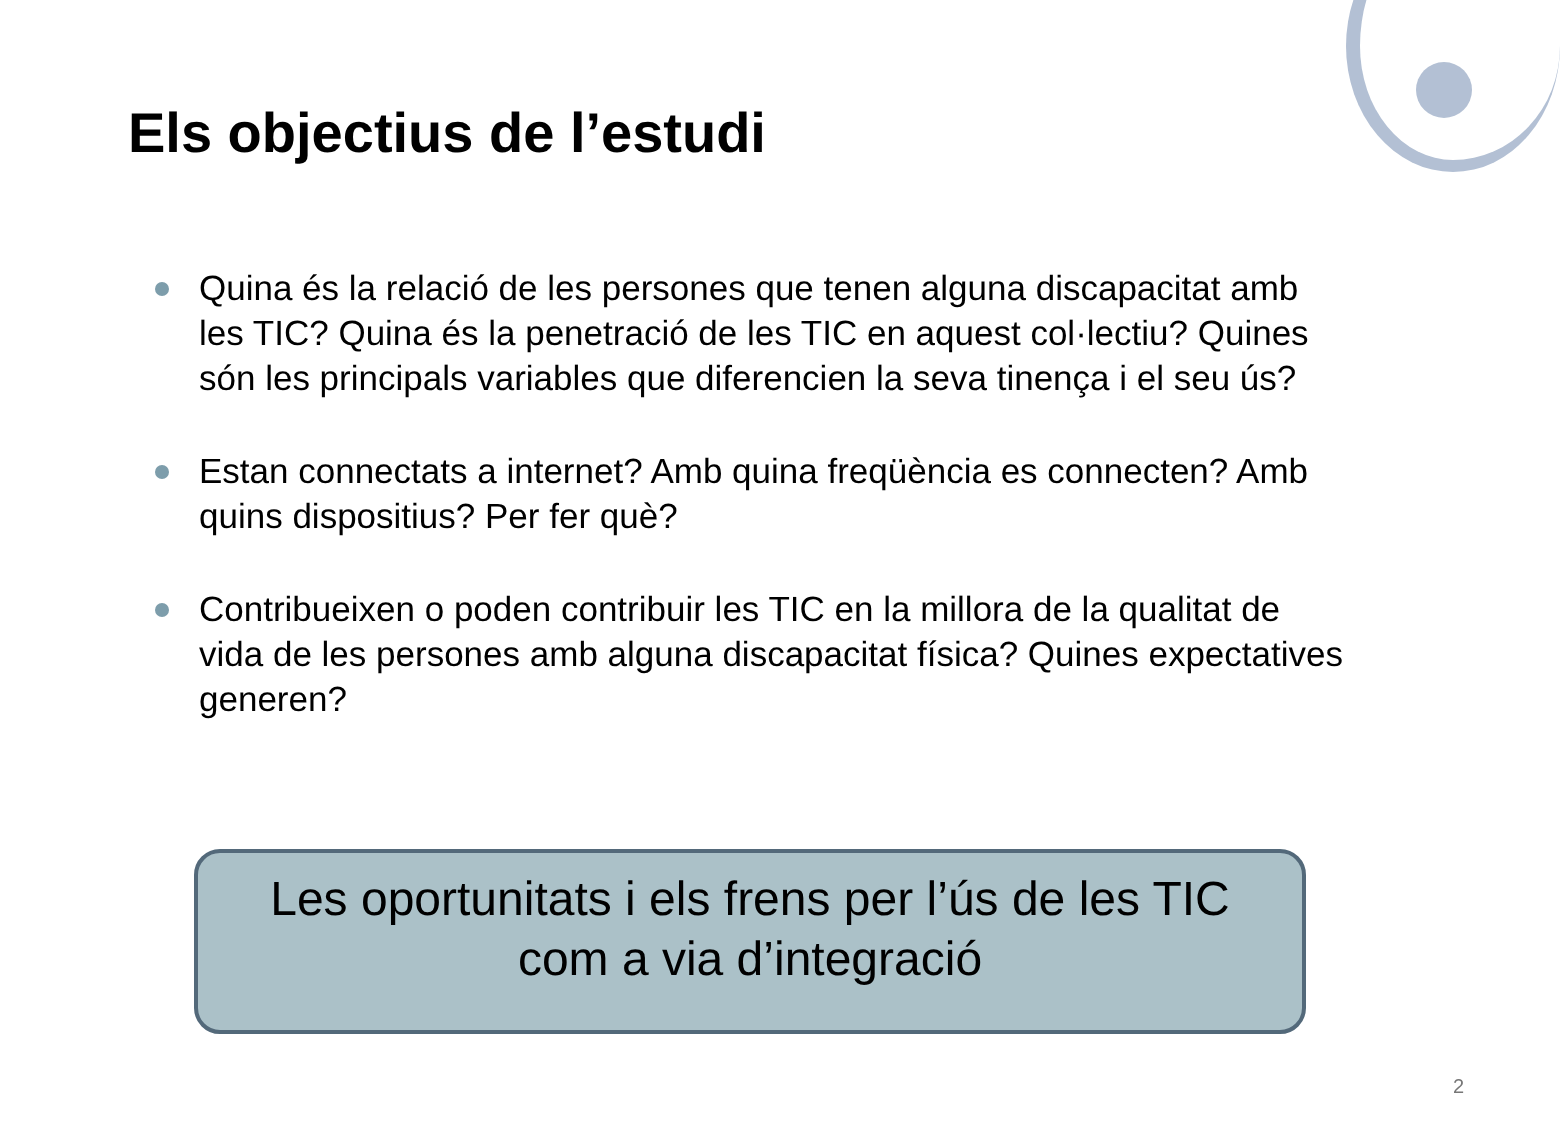Els objectius de l’estudi
Quina és la relació de les persones que tenen alguna discapacitat amb les TIC? Quina és la penetració de les TIC en aquest col·lectiu? Quines són les principals variables que diferencien la seva tinença i el seu ús?
Estan connectats a internet? Amb quina freqüència es connecten? Amb quins dispositius? Per fer què?
Contribueixen o poden contribuir les TIC en la millora de la qualitat de vida de les persones amb alguna discapacitat física? Quines expectatives generen?
Les oportunitats i els frens per l’ús de les TIC
com a via d’integració
2